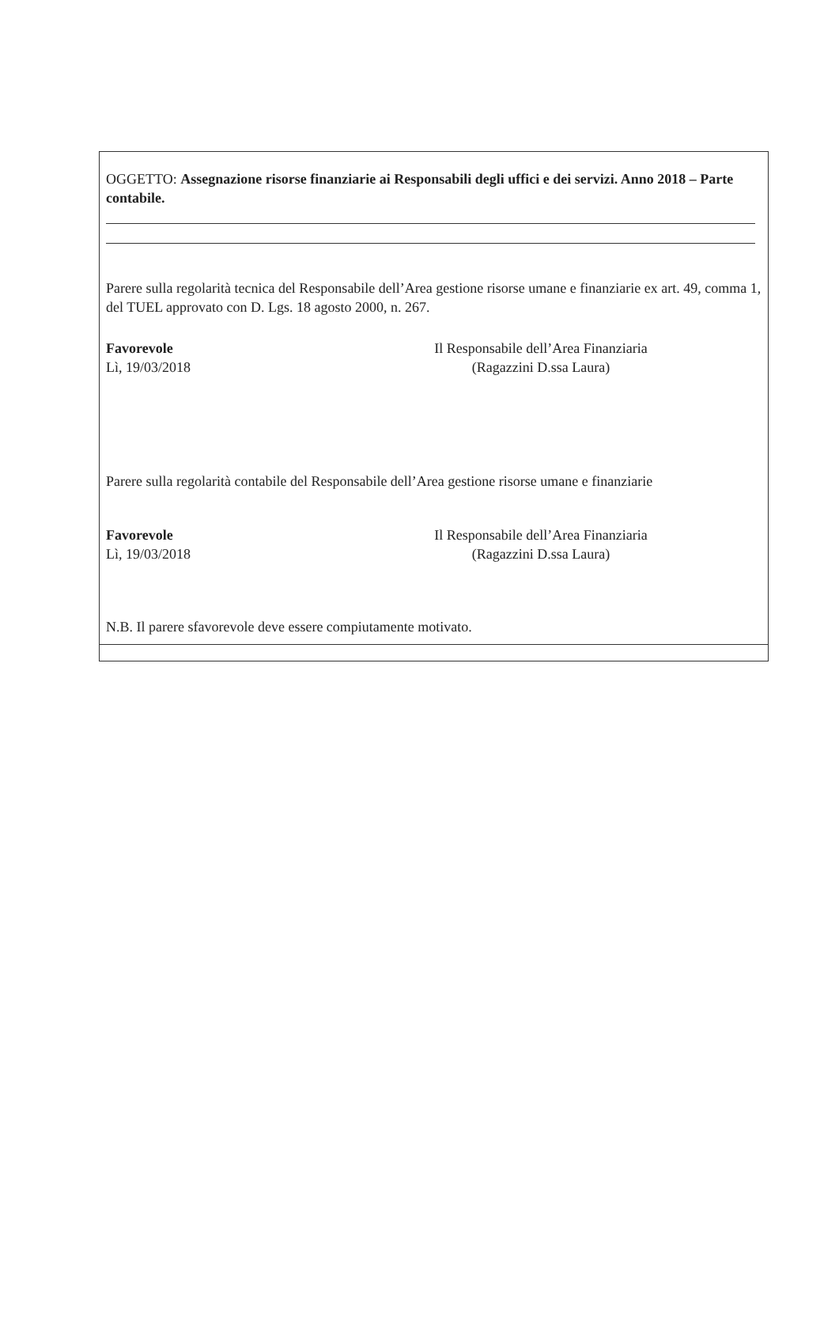OGGETTO: Assegnazione risorse finanziarie ai Responsabili degli uffici e dei servizi. Anno 2018 – Parte contabile.
Parere sulla regolarità tecnica del Responsabile dell’Area gestione risorse umane e finanziarie ex art. 49, comma 1, del TUEL approvato con D. Lgs. 18 agosto 2000, n. 267.
Favorevole
Lì, 19/03/2018
Il Responsabile dell’Area Finanziaria
(Ragazzini D.ssa Laura)
Parere sulla regolarità contabile del Responsabile dell’Area gestione risorse umane e finanziarie
Favorevole
Lì, 19/03/2018
Il Responsabile dell’Area Finanziaria
(Ragazzini D.ssa Laura)
N.B. Il parere sfavorevole deve essere compiutamente motivato.